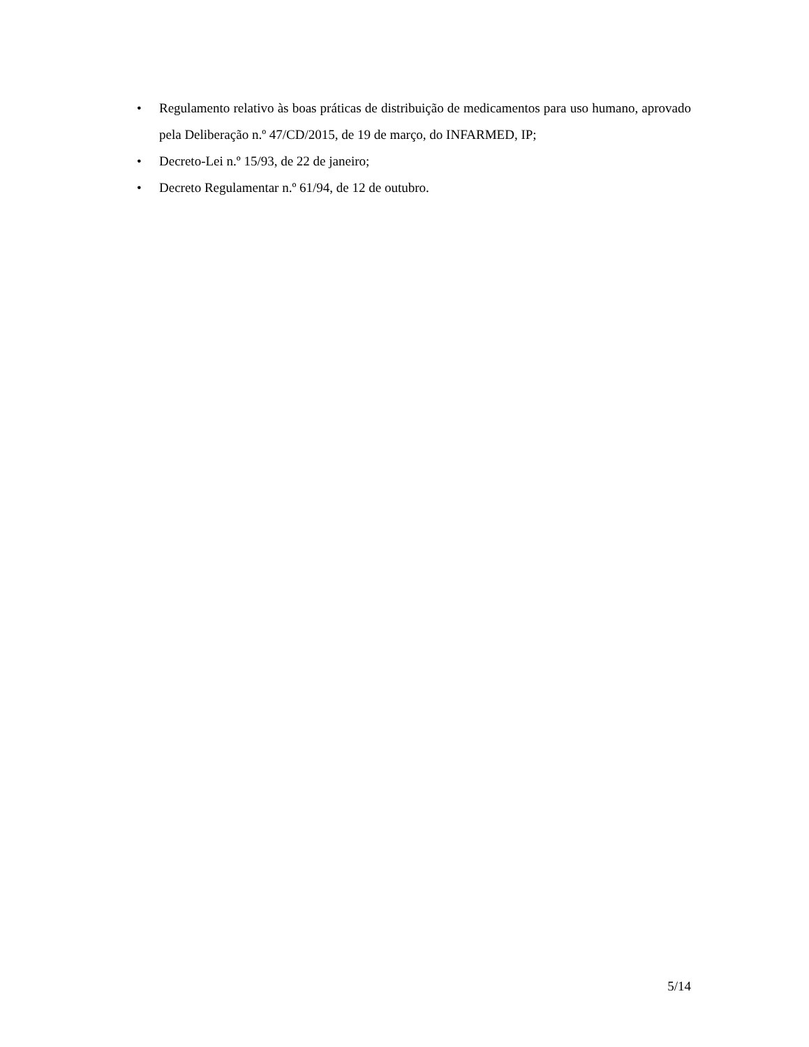• Regulamento relativo às boas práticas de distribuição de medicamentos para uso humano, aprovado pela Deliberação n.º 47/CD/2015, de 19 de março, do INFARMED, IP;
• Decreto-Lei n.º 15/93, de 22 de janeiro;
• Decreto Regulamentar n.º 61/94, de 12 de outubro.
5/14